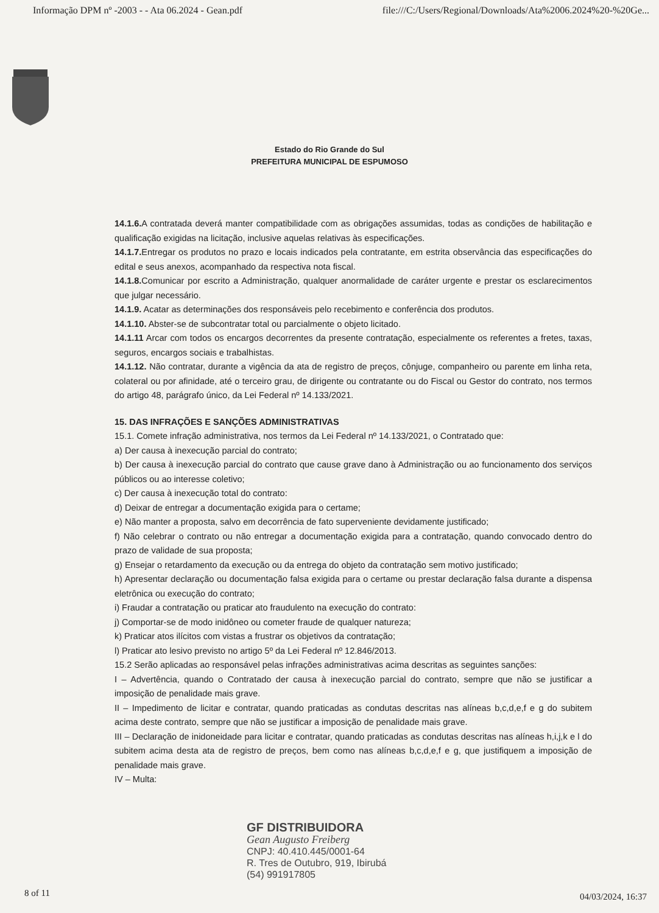Informação DPM nº -2003 - - Ata 06.2024 - Gean.pdf file:///C:/Users/Regional/Downloads/Ata%2006.2024%20-%20Ge...
Estado do Rio Grande do Sul
PREFEITURA MUNICIPAL DE ESPUMOSO
14.1.6. A contratada deverá manter compatibilidade com as obrigações assumidas, todas as condições de habilitação e qualificação exigidas na licitação, inclusive aquelas relativas às especificações.
14.1.7. Entregar os produtos no prazo e locais indicados pela contratante, em estrita observância das especificações do edital e seus anexos, acompanhado da respectiva nota fiscal.
14.1.8. Comunicar por escrito a Administração, qualquer anormalidade de caráter urgente e prestar os esclarecimentos que julgar necessário.
14.1.9. Acatar as determinações dos responsáveis pelo recebimento e conferência dos produtos.
14.1.10. Abster-se de subcontratar total ou parcialmente o objeto licitado.
14.1.11 Arcar com todos os encargos decorrentes da presente contratação, especialmente os referentes a fretes, taxas, seguros, encargos sociais e trabalhistas.
14.1.12. Não contratar, durante a vigência da ata de registro de preços, cônjuge, companheiro ou parente em linha reta, colateral ou por afinidade, até o terceiro grau, de dirigente ou contratante ou do Fiscal ou Gestor do contrato, nos termos do artigo 48, parágrafo único, da Lei Federal nº 14.133/2021.
15. DAS INFRAÇÕES E SANÇÕES ADMINISTRATIVAS
15.1. Comete infração administrativa, nos termos da Lei Federal nº 14.133/2021, o Contratado que:
a) Der causa à inexecução parcial do contrato;
b) Der causa à inexecução parcial do contrato que cause grave dano à Administração ou ao funcionamento dos serviços públicos ou ao interesse coletivo;
c) Der causa à inexecução total do contrato:
d) Deixar de entregar a documentação exigida para o certame;
e) Não manter a proposta, salvo em decorrência de fato superveniente devidamente justificado;
f) Não celebrar o contrato ou não entregar a documentação exigida para a contratação, quando convocado dentro do prazo de validade de sua proposta;
g) Ensejar o retardamento da execução ou da entrega do objeto da contratação sem motivo justificado;
h) Apresentar declaração ou documentação falsa exigida para o certame ou prestar declaração falsa durante a dispensa eletrônica ou execução do contrato;
i) Fraudar a contratação ou praticar ato fraudulento na execução do contrato:
j) Comportar-se de modo inidôneo ou cometer fraude de qualquer natureza;
k) Praticar atos ilícitos com vistas a frustrar os objetivos da contratação;
l) Praticar ato lesivo previsto no artigo 5º da Lei Federal nº 12.846/2013.
15.2 Serão aplicadas ao responsável pelas infrações administrativas acima descritas as seguintes sanções:
I – Advertência, quando o Contratado der causa à inexecução parcial do contrato, sempre que não se justificar a imposição de penalidade mais grave.
II – Impedimento de licitar e contratar, quando praticadas as condutas descritas nas alíneas b,c,d,e,f e g do subitem acima deste contrato, sempre que não se justificar a imposição de penalidade mais grave.
III – Declaração de inidoneidade para licitar e contratar, quando praticadas as condutas descritas nas alíneas h,i,j,k e l do subitem acima desta ata de registro de preços, bem como nas alíneas b,c,d,e,f e g, que justifiquem a imposição de penalidade mais grave.
IV – Multa:
GF DISTRIBUIDORA
Gean Augusto Freiberg
CNPJ: 40.410.445/0001-64
R. Tres de Outubro, 919, Ibirubá
(54) 991917805
8 of 11 04/03/2024, 16:37